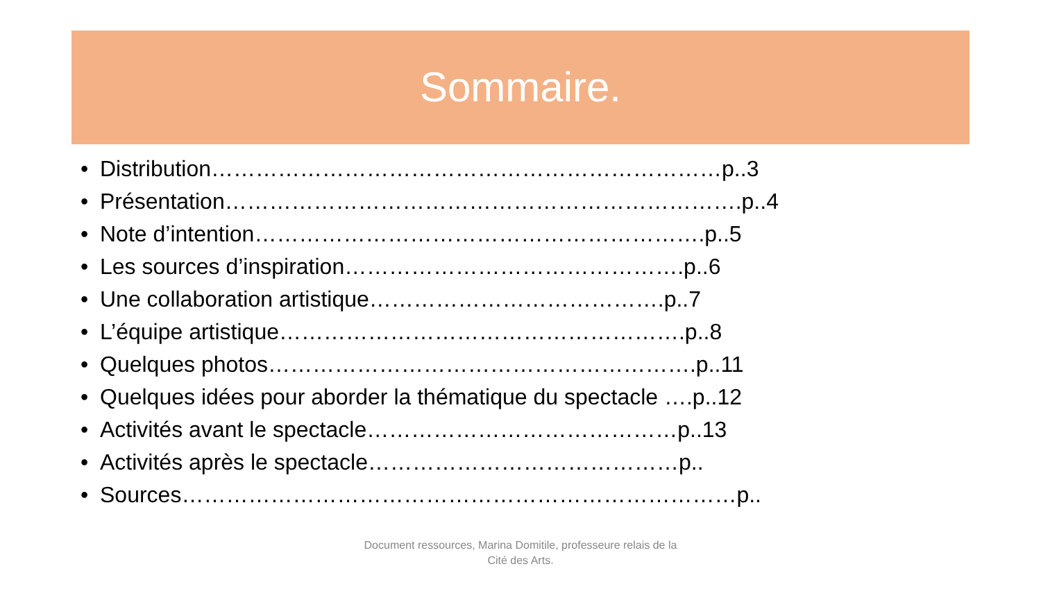Sommaire.
• Distribution……………………………………………………………p..3
• Présentation…………………………………………………………….p..4
• Note d’intention…………………………………………………….p..5
• Les sources d’inspiration……………………………………….p..6
• Une collaboration artistique………………………………….p..7
• L’équipe artistique……………………………………………….p..8
• Quelques photos………………………………………………….p..11
• Quelques idées pour aborder la thématique du spectacle ….p..12
• Activités avant le spectacle……………………………………p..13
• Activités après le spectacle……………………………………p..
• Sources…………………………………………………………………p..
Document ressources, Marina Domitile, professeure relais de la
Cité des Arts.